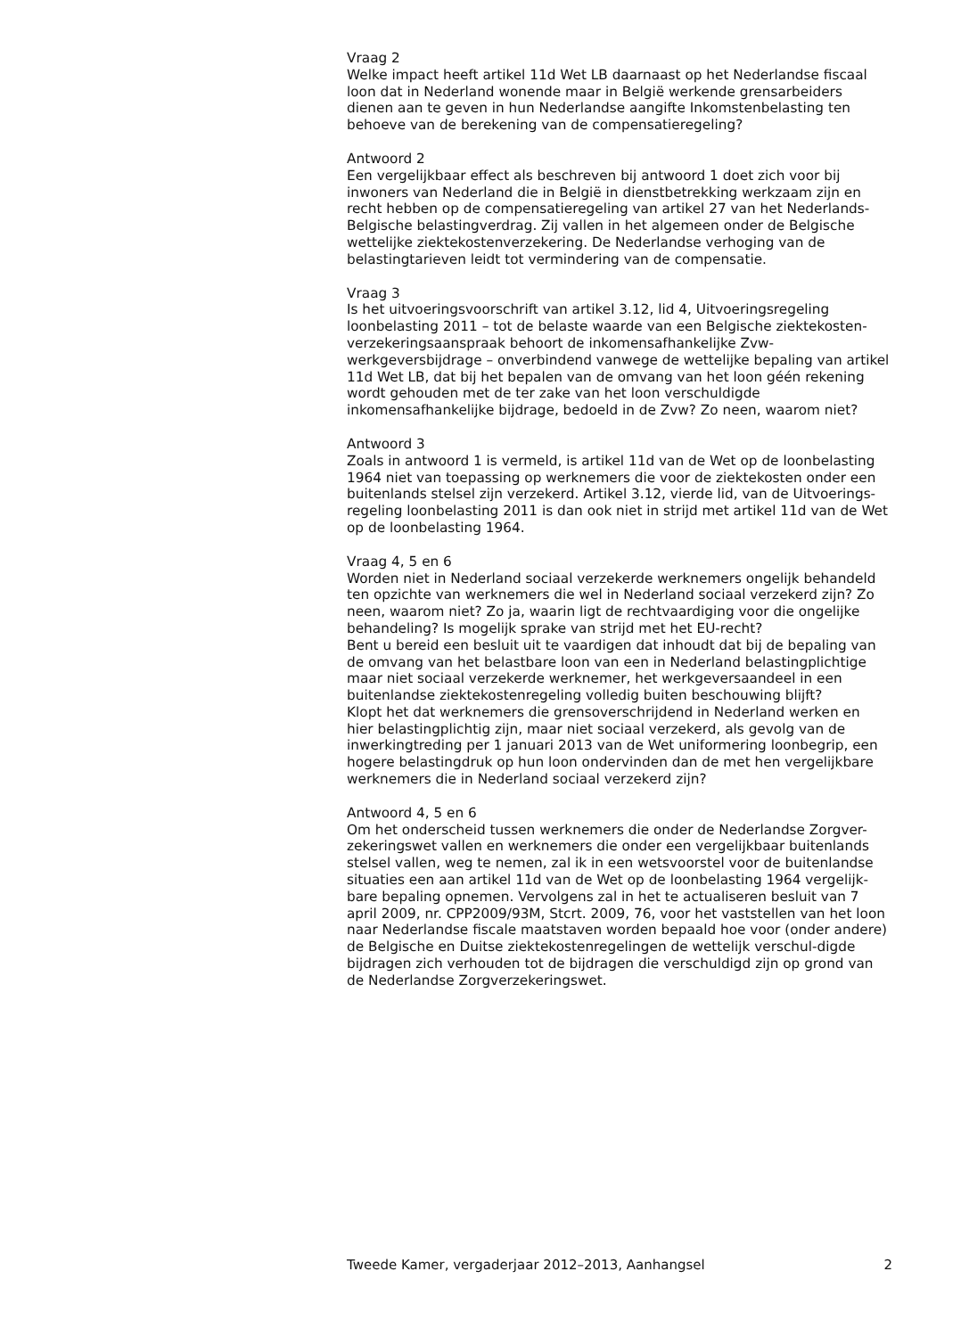Vraag 2
Welke impact heeft artikel 11d Wet LB daarnaast op het Nederlandse fiscaal loon dat in Nederland wonende maar in België werkende grensarbeiders dienen aan te geven in hun Nederlandse aangifte Inkomstenbelasting ten behoeve van de berekening van de compensatieregeling?
Antwoord 2
Een vergelijkbaar effect als beschreven bij antwoord 1 doet zich voor bij inwoners van Nederland die in België in dienstbetrekking werkzaam zijn en recht hebben op de compensatieregeling van artikel 27 van het Nederlands-Belgische belastingverdrag. Zij vallen in het algemeen onder de Belgische wettelijke ziektekostenverzekering. De Nederlandse verhoging van de belastingtarieven leidt tot vermindering van de compensatie.
Vraag 3
Is het uitvoeringsvoorschrift van artikel 3.12, lid 4, Uitvoeringsregeling loonbelasting 2011 – tot de belaste waarde van een Belgische ziektekosten-verzekeringsaanspraak behoort de inkomensafhankelijke Zvw-werkgeversbijdrage – onverbindend vanwege de wettelijke bepaling van artikel 11d Wet LB, dat bij het bepalen van de omvang van het loon géén rekening wordt gehouden met de ter zake van het loon verschuldigde inkomensafhankelijke bijdrage, bedoeld in de Zvw? Zo neen, waarom niet?
Antwoord 3
Zoals in antwoord 1 is vermeld, is artikel 11d van de Wet op de loonbelasting 1964 niet van toepassing op werknemers die voor de ziektekosten onder een buitenlands stelsel zijn verzekerd. Artikel 3.12, vierde lid, van de Uitvoerings-regeling loonbelasting 2011 is dan ook niet in strijd met artikel 11d van de Wet op de loonbelasting 1964.
Vraag 4, 5 en 6
Worden niet in Nederland sociaal verzekerde werknemers ongelijk behandeld ten opzichte van werknemers die wel in Nederland sociaal verzekerd zijn? Zo neen, waarom niet? Zo ja, waarin ligt de rechtvaardiging voor die ongelijke behandeling? Is mogelijk sprake van strijd met het EU-recht?
Bent u bereid een besluit uit te vaardigen dat inhoudt dat bij de bepaling van de omvang van het belastbare loon van een in Nederland belastingplichtige maar niet sociaal verzekerde werknemer, het werkgeversaandeel in een buitenlandse ziektekostenregeling volledig buiten beschouwing blijft?
Klopt het dat werknemers die grensoverschrijdend in Nederland werken en hier belastingplichtig zijn, maar niet sociaal verzekerd, als gevolg van de inwerkingtreding per 1 januari 2013 van de Wet uniformering loonbegrip, een hogere belastingdruk op hun loon ondervinden dan de met hen vergelijkbare werknemers die in Nederland sociaal verzekerd zijn?
Antwoord 4, 5 en 6
Om het onderscheid tussen werknemers die onder de Nederlandse Zorgver-zekeringswet vallen en werknemers die onder een vergelijkbaar buitenlands stelsel vallen, weg te nemen, zal ik in een wetsvoorstel voor de buitenlandse situaties een aan artikel 11d van de Wet op de loonbelasting 1964 vergelijk-bare bepaling opnemen. Vervolgens zal in het te actualiseren besluit van 7 april 2009, nr. CPP2009/93M, Stcrt. 2009, 76, voor het vaststellen van het loon naar Nederlandse fiscale maatstaven worden bepaald hoe voor (onder andere) de Belgische en Duitse ziektekostenregelingen de wettelijk verschul-digde bijdragen zich verhouden tot de bijdragen die verschuldigd zijn op grond van de Nederlandse Zorgverzekeringswet.
Tweede Kamer, vergaderjaar 2012–2013, Aanhangsel 2